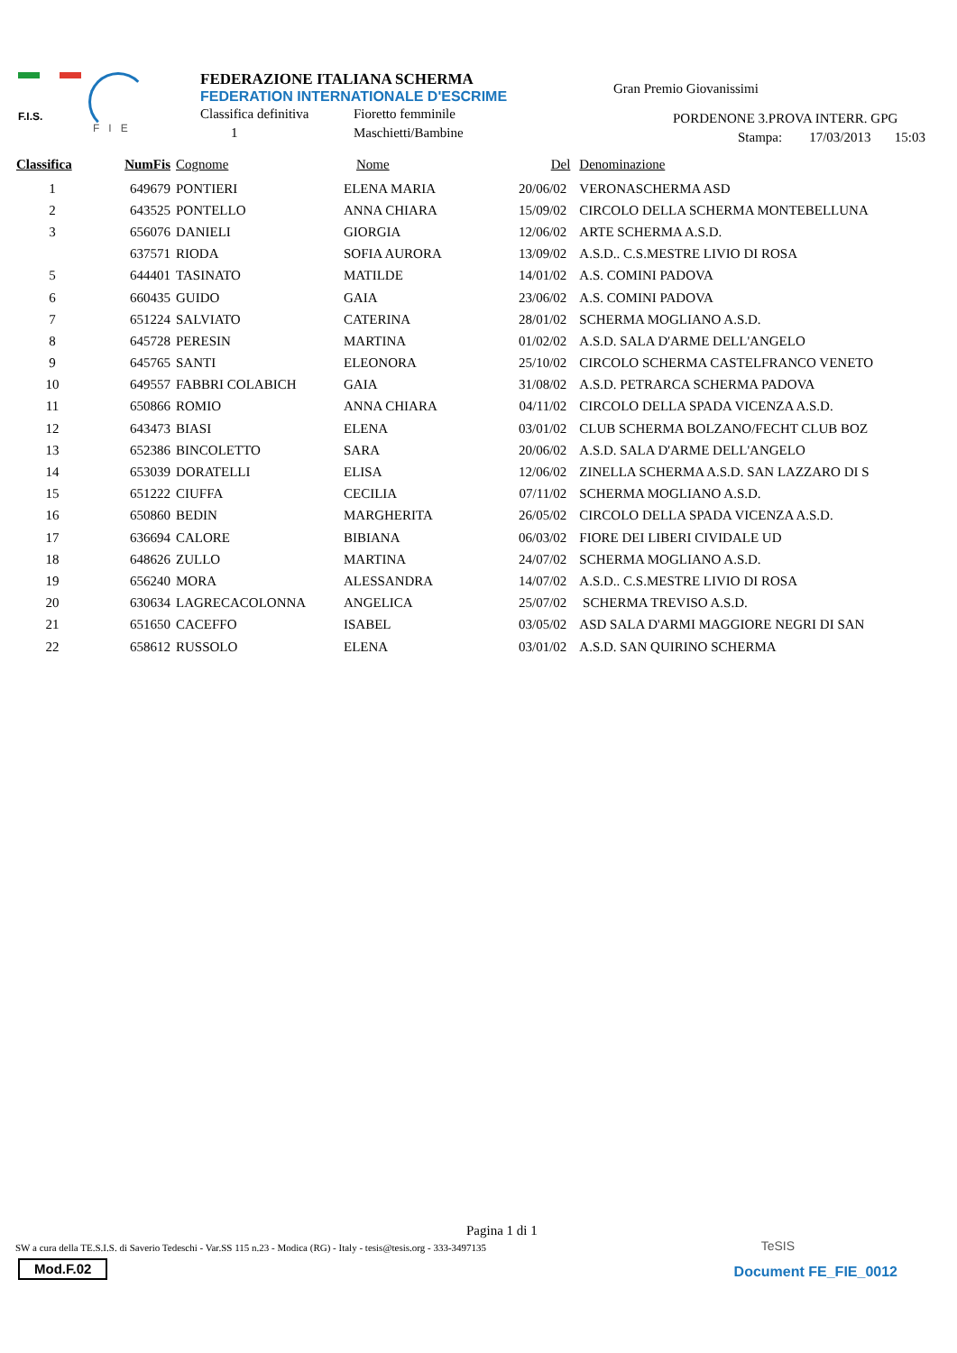F.I.S.
F I E
FEDERAZIONE ITALIANA SCHERMA
FEDERATION INTERNATIONALE D'ESCRIME
Classifica definitiva Fioretto femminile
1 Maschietti/Bambine
Gran Premio Giovanissimi
PORDENONE 3.PROVA INTERR. GPG
Stampa: 17/03/2013 15:03
| Classifica | NumFis | Cognome | Nome | Del | Denominazione |
| --- | --- | --- | --- | --- | --- |
| 1 | 649679 | PONTIERI | ELENA MARIA | 20/06/02 | VERONASCHERMA ASD |
| 2 | 643525 | PONTELLO | ANNA CHIARA | 15/09/02 | CIRCOLO DELLA SCHERMA MONTEBELLUNA |
| 3 | 656076 | DANIELI | GIORGIA | 12/06/02 | ARTE SCHERMA A.S.D. |
| | 637571 | RIODA | SOFIA AURORA | 13/09/02 | A.S.D.. C.S.MESTRE LIVIO DI ROSA |
| 5 | 644401 | TASINATO | MATILDE | 14/01/02 | A.S. COMINI PADOVA |
| 6 | 660435 | GUIDO | GAIA | 23/06/02 | A.S. COMINI PADOVA |
| 7 | 651224 | SALVIATO | CATERINA | 28/01/02 | SCHERMA MOGLIANO A.S.D. |
| 8 | 645728 | PERESIN | MARTINA | 01/02/02 | A.S.D. SALA D'ARME DELL'ANGELO |
| 9 | 645765 | SANTI | ELEONORA | 25/10/02 | CIRCOLO SCHERMA CASTELFRANCO VENETO |
| 10 | 649557 | FABBRI COLABICH | GAIA | 31/08/02 | A.S.D. PETRARCA SCHERMA PADOVA |
| 11 | 650866 | ROMIO | ANNA CHIARA | 04/11/02 | CIRCOLO DELLA SPADA VICENZA A.S.D. |
| 12 | 643473 | BIASI | ELENA | 03/01/02 | CLUB SCHERMA BOLZANO/FECHT CLUB BOZ |
| 13 | 652386 | BINCOLETTO | SARA | 20/06/02 | A.S.D. SALA D'ARME DELL'ANGELO |
| 14 | 653039 | DORATELLI | ELISA | 12/06/02 | ZINELLA SCHERMA A.S.D. SAN LAZZARO DI S |
| 15 | 651222 | CIUFFA | CECILIA | 07/11/02 | SCHERMA MOGLIANO A.S.D. |
| 16 | 650860 | BEDIN | MARGHERITA | 26/05/02 | CIRCOLO DELLA SPADA VICENZA A.S.D. |
| 17 | 636694 | CALORE | BIBIANA | 06/03/02 | FIORE DEI LIBERI CIVIDALE UD |
| 18 | 648626 | ZULLO | MARTINA | 24/07/02 | SCHERMA MOGLIANO A.S.D. |
| 19 | 656240 | MORA | ALESSANDRA | 14/07/02 | A.S.D.. C.S.MESTRE LIVIO DI ROSA |
| 20 | 630634 | LAGRECACOLONNA | ANGELICA | 25/07/02 | SCHERMA TREVISO A.S.D. |
| 21 | 651650 | CACEFFO | ISABEL | 03/05/02 | ASD SALA D'ARMI MAGGIORE NEGRI DI SAN |
| 22 | 658612 | RUSSOLO | ELENA | 03/01/02 | A.S.D. SAN QUIRINO SCHERMA |
Pagina 1 di 1
SW a cura della TE.S.I.S. di Saverio Tedeschi - Var.SS 115 n.23 - Modica (RG) - Italy - tesis@tesis.org - 333-3497135
TeSIS
Mod.F.02
Document FE_FIE_0012